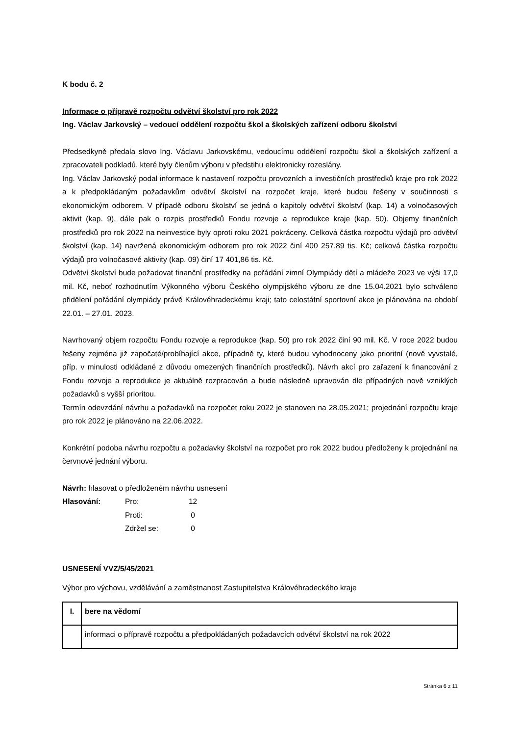K bodu č. 2
Informace o přípravě rozpočtu odvětví školství pro rok 2022
Ing. Václav Jarkovský – vedoucí oddělení rozpočtu škol a školských zařízení odboru školství
Předsedkyně předala slovo Ing. Václavu Jarkovskému, vedoucímu oddělení rozpočtu škol a školských zařízení a zpracovateli podkladů, které byly členům výboru v předstihu elektronicky rozeslány.
Ing. Václav Jarkovský podal informace k nastavení rozpočtu provozních a investičních prostředků kraje pro rok 2022 a k předpokládaným požadavkům odvětví školství na rozpočet kraje, které budou řešeny v součinnosti s ekonomickým odborem. V případě odboru školství se jedná o kapitoly odvětví školství (kap. 14) a volnočasových aktivit (kap. 9), dále pak o rozpis prostředků Fondu rozvoje a reprodukce kraje (kap. 50). Objemy finančních prostředků pro rok 2022 na neinvestice byly oproti roku 2021 pokráceny. Celková částka rozpočtu výdajů pro odvětví školství (kap. 14) navržená ekonomickým odborem pro rok 2022 činí 400 257,89 tis. Kč; celková částka rozpočtu výdajů pro volnočasové aktivity (kap. 09) činí 17 401,86 tis. Kč.
Odvětví školství bude požadovat finanční prostředky na pořádání zimní Olympiády dětí a mládeže 2023 ve výši 17,0 mil. Kč, neboť rozhodnutím Výkonného výboru Českého olympijského výboru ze dne 15.04.2021 bylo schváleno přidělení pořádání olympiády právě Královéhradeckému kraji; tato celostátní sportovní akce je plánována na období 22.01. – 27.01. 2023.
Navrhovaný objem rozpočtu Fondu rozvoje a reprodukce (kap. 50) pro rok 2022 činí 90 mil. Kč. V roce 2022 budou řešeny zejména již započaté/probíhající akce, případně ty, které budou vyhodnoceny jako prioritní (nově vyvstalé, příp. v minulosti odkládané z důvodu omezených finančních prostředků). Návrh akcí pro zařazení k financování z Fondu rozvoje a reprodukce je aktuálně rozpracován a bude následně upravován dle případných nově vzniklých požadavků s vyšší prioritou.
Termín odevzdání návrhu a požadavků na rozpočet roku 2022 je stanoven na 28.05.2021; projednání rozpočtu kraje pro rok 2022 je plánováno na 22.06.2022.
Konkrétní podoba návrhu rozpočtu a požadavky školství na rozpočet pro rok 2022 budou předloženy k projednání na červnové jednání výboru.
Návrh: hlasovat o předloženém návrhu usnesení
| Hlasování: | Pro: | 12 |
| | Proti: | 0 |
| | Zdržel se: | 0 |
USNESENÍ VVZ/5/45/2021
Výbor pro výchovu, vzdělávání a zaměstnanost Zastupitelstva Královéhradeckého kraje
| I. | bere na vědomí |
| | informaci o přípravě rozpočtu a předpokládaných požadavcích odvětví školství na rok 2022 |
Stránka 6 z 11